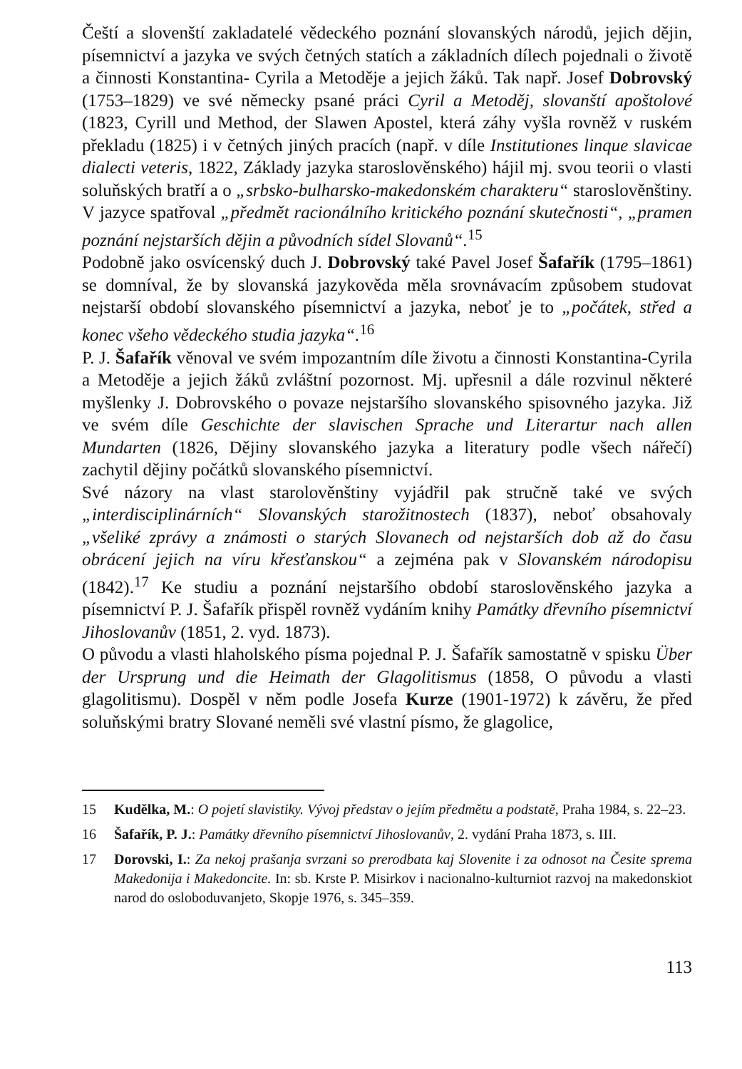Čeští a slovenští zakladatelé vědeckého poznání slovanských národů, jejich dějin, písemnictví a jazyka ve svých četných statích a základních dílech pojednali o životě a činnosti Konstantina- Cyrila a Metoděje a jejich žáků. Tak např. Josef Dobrovský (1753–1829) ve své německy psané práci Cyril a Metoděj, slovanští apoštolové (1823, Cyrill und Method, der Slawen Apostel, která záhy vyšla rovněž v ruském překladu (1825) i v četných jiných pracích (např. v díle Institutiones linque slavicae dialecti veteris, 1822, Základy jazyka staroslověnského) hájil mj. svou teorii o vlasti soluňských bratří a o „srbsko-bulharsko-makedonském charakteru“ staroslověnštiny. V jazyce spatřoval „předmět racionálního kritického poznání skutečnosti“, „pramen poznání nejstarších dějin a původních sídel Slovanů“.<sup>15</sup>
Podobně jako osvícenský duch J. Dobrovský také Pavel Josef Šafařík (1795–1861) se domníval, že by slovanská jazykověda měla srovnávacím způsobem studovat nejstarší období slovanského písemnictví a jazyka, neboť je to „počátek, střed a konec všeho vědeckého studia jazyka“.<sup>16</sup>
P. J. Šafařík věnoval ve svém impozantním díle životu a činnosti Konstantina-Cyrila a Metoděje a jejich žáků zvláštní pozornost. Mj. upřesnil a dále rozvinul některé myšlenky J. Dobrovského o povaze nejstaršího slovanského spisovného jazyka. Již ve svém díle Geschichte der slavischen Sprache und Literartur nach allen Mundarten (1826, Dějiny slovanského jazyka a literatury podle všech nářečí) zachytil dějiny počátků slovanského písemnictví.
Své názory na vlast starolověnštiny vyjádřil pak stručně také ve svých „interdisciplinárních“ Slovanských starožitnostech (1837), neboť obsahovaly „všeliké zprávy a známosti o starých Slovanech od nejstarších dob až do času obrácení jejich na víru křesťanskou“ a zejména pak v Slovanském národopisu (1842).<sup>17</sup> Ke studiu a poznání nejstaršího období staroslověnského jazyka a písemnictví P. J. Šafařík přispěl rovněž vydáním knihy Památky dřevního písemnictví Jihoslovanův (1851, 2. vyd. 1873).
O původu a vlasti hlaholského písma pojednal P. J. Šafařík samostatně v spisku Über der Ursprung und die Heimath der Glagolitismus (1858, O původu a vlasti glagolitismu). Dospěl v něm podle Josefa Kurze (1901-1972) k závěru, že před soluňskými bratry Slované neměli své vlastní písmo, že glagolice,
15 Kudělka, M.: O pojetí slavistiky. Vývoj představ o jejím předmětu a podstatě, Praha 1984, s. 22–23.
16 Šafařík, P. J.: Památky dřevního písemnictví Jihoslovanův, 2. vydání Praha 1873, s. III.
17 Dorovski, I.: Za nekoj prašanja svrzani so prerodbata kaj Slovenite i za odnosot na Česite sprema Makedonija i Makedoncite. In: sb. Krste P. Misirkov i nacionalno-kulturniot razvoj na makedonskiot narod do osloboduvanjeto, Skopje 1976, s. 345–359.
113